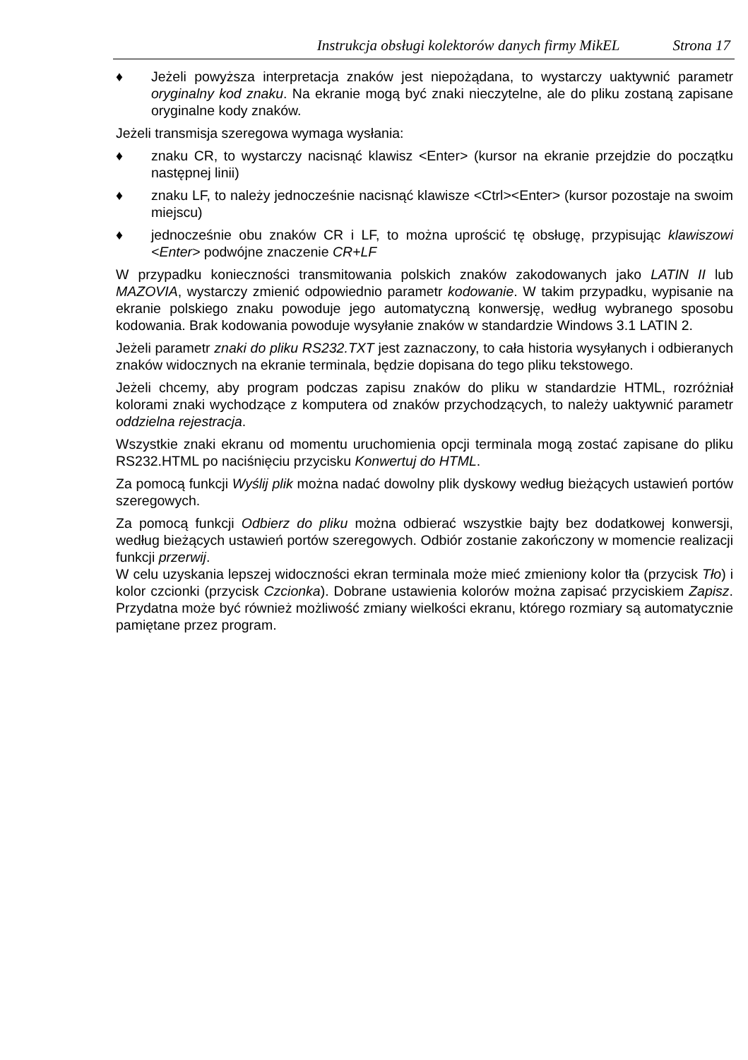Instrukcja obsługi kolektorów danych firmy MikEL Strona 17
♦ Jeżeli powyższa interpretacja znaków jest niepożądana, to wystarczy uaktywnić parametr oryginalny kod znaku. Na ekranie mogą być znaki nieczytelne, ale do pliku zostaną zapisane oryginalne kody znaków.
Jeżeli transmisja szeregowa wymaga wysłania:
♦ znaku CR, to wystarczy nacisnąć klawisz <Enter> (kursor na ekranie przejdzie do początku następnej linii)
♦ znaku LF, to należy jednocześnie nacisnąć klawisze <Ctrl><Enter> (kursor pozostaje na swoim miejscu)
♦ jednocześnie obu znaków CR i LF, to można uprościć tę obsługę, przypisując klawiszowi <Enter> podwójne znaczenie CR+LF
W przypadku konieczności transmitowania polskich znaków zakodowanych jako LATIN II lub MAZOVIA, wystarczy zmienić odpowiednio parametr kodowanie. W takim przypadku, wypisanie na ekranie polskiego znaku powoduje jego automatyczną konwersję, według wybranego sposobu kodowania. Brak kodowania powoduje wysyłanie znaków w standardzie Windows 3.1 LATIN 2.
Jeżeli parametr znaki do pliku RS232.TXT jest zaznaczony, to cała historia wysyłanych i odbieranych znaków widocznych na ekranie terminala, będzie dopisana do tego pliku tekstowego.
Jeżeli chcemy, aby program podczas zapisu znaków do pliku w standardzie HTML, rozróżniał kolorami znaki wychodzące z komputera od znaków przychodzących, to należy uaktywnić parametr oddzielna rejestracja.
Wszystkie znaki ekranu od momentu uruchomienia opcji terminala mogą zostać zapisane do pliku RS232.HTML po naciśnięciu przycisku Konwertuj do HTML.
Za pomocą funkcji Wyślij plik można nadać dowolny plik dyskowy według bieżących ustawień portów szeregowych.
Za pomocą funkcji Odbierz do pliku można odbierać wszystkie bajty bez dodatkowej konwersji, według bieżących ustawień portów szeregowych. Odbiór zostanie zakończony w momencie realizacji funkcji przerwij.
W celu uzyskania lepszej widoczności ekran terminala może mieć zmieniony kolor tła (przycisk Tło) i kolor czcionki (przycisk Czcionka). Dobrane ustawienia kolorów można zapisać przyciskiem Zapisz. Przydatna może być również możliwość zmiany wielkości ekranu, którego rozmiary są automatycznie pamiętane przez program.